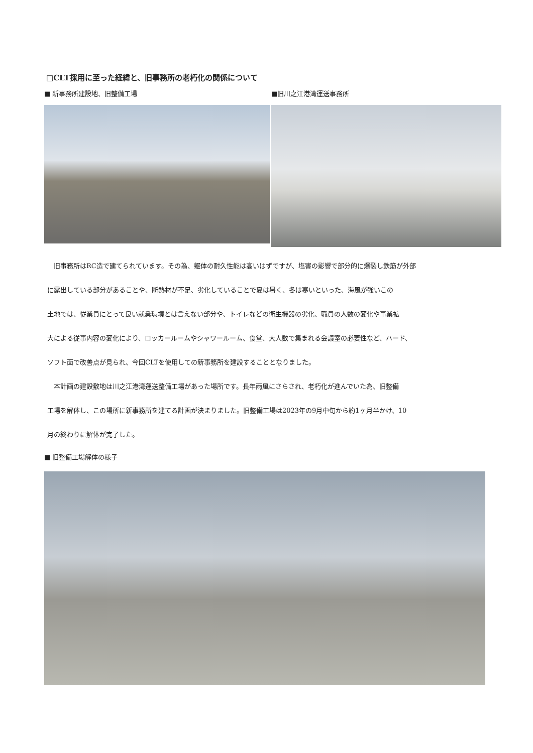□CLT採用に至った経緯と、旧事務所の老朽化の関係について
■ 新事務所建設地、旧整備工場 ■旧川之江港湾運送事務所
旧事務所はRC造で建てられています。その為、躯体の耐久性能は高いはずですが、塩害の影響で部分的に爆裂し鉄筋が外部
に露出している部分があることや、断熱材が不足、劣化していることで夏は暑く、冬は寒いといった、海風が強いこの
土地では、従業員にとって良い就業環境とは言えない部分や、トイレなどの衛生機器の劣化、職員の人数の変化や事業拡
大による従事内容の変化により、ロッカールームやシャワールーム、食堂、大人数で集まれる会議室の必要性など、ハード、
ソフト面で改善点が見られ、今回CLTを使用しての新事務所を建設することとなりました。
本計画の建設敷地は川之江港湾運送整備工場があった場所です。長年雨風にさらされ、老朽化が進んでいた為、旧整備
工場を解体し、この場所に新事務所を建てる計画が決まりました。旧整備工場は2023年の9月中旬から約1ヶ月半かけ、10
月の終わりに解体が完了した。
■ 旧整備工場解体の様子